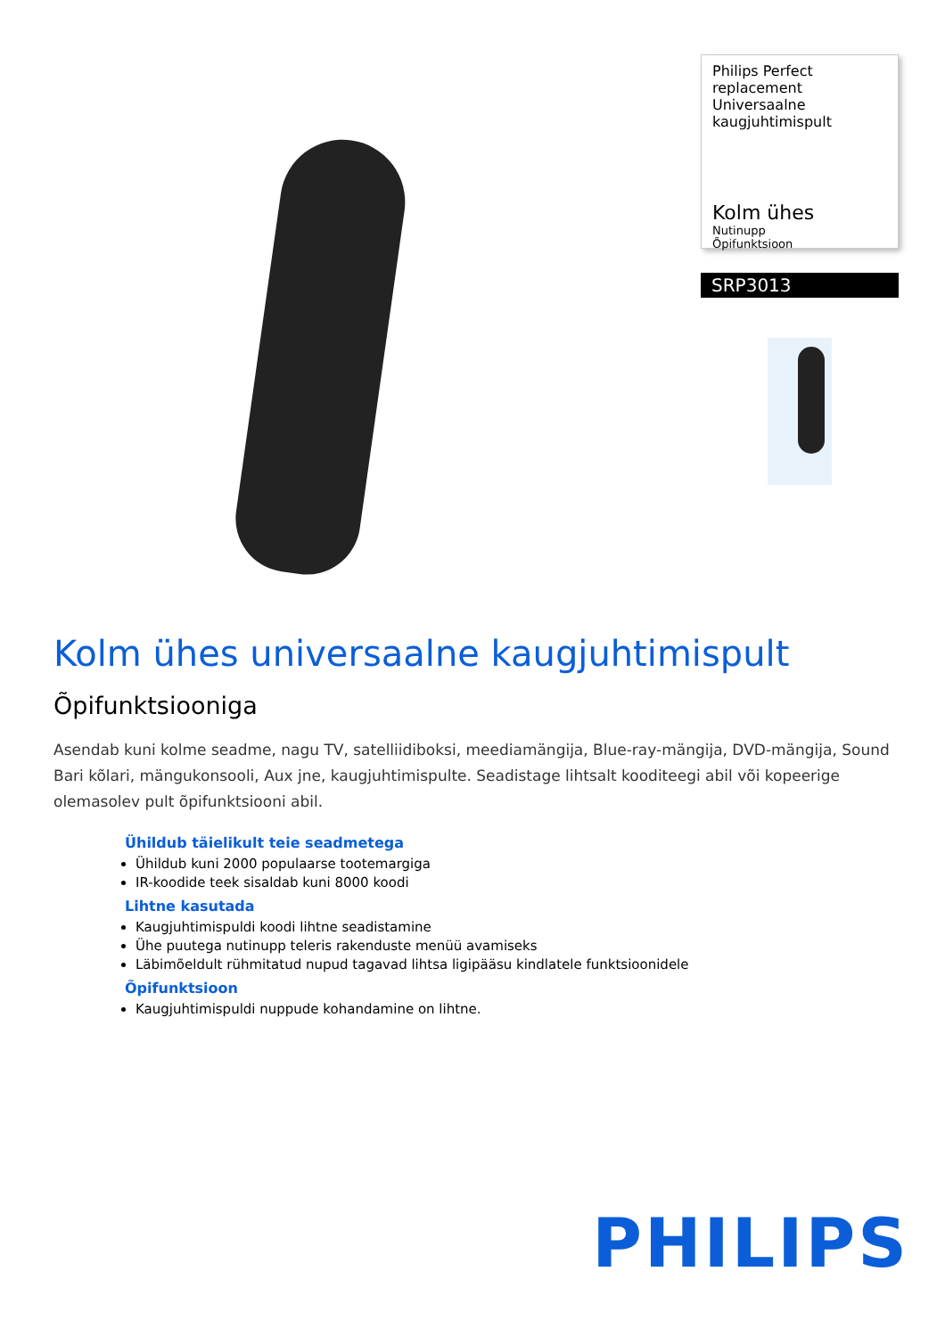Philips Perfect replacement Universaalne kaugjuhtimispult
Kolm ühes
Nutinupp
Õpifunktsioon
SRP3013
Kolm ühes universaalne kaugjuhtimispult
Õpifunktsiooniga
Asendab kuni kolme seadme, nagu TV, satelliidiboksi, meediamängija, Blue-ray-mängija, DVD-mängija, Sound Bari kõlari, mängukonsooli, Aux jne, kaugjuhtimispulte. Seadistage lihtsalt kooditeegi abil või kopeerige olemasolev pult õpifunktsiooni abil.
Ühildub täielikult teie seadmetega
Ühildub kuni 2000 populaarse tootemargiga
IR-koodide teek sisaldab kuni 8000 koodi
Lihtne kasutada
Kaugjuhtimispuldi koodi lihtne seadistamine
Ühe puutega nutinupp teleris rakenduste menüü avamiseks
Läbimõeldult rühmitatud nupud tagavad lihtsa ligipääsu kindlatele funktsioonidele
Õpifunktsioon
Kaugjuhtimispuldi nuppude kohandamine on lihtne.
PHILIPS